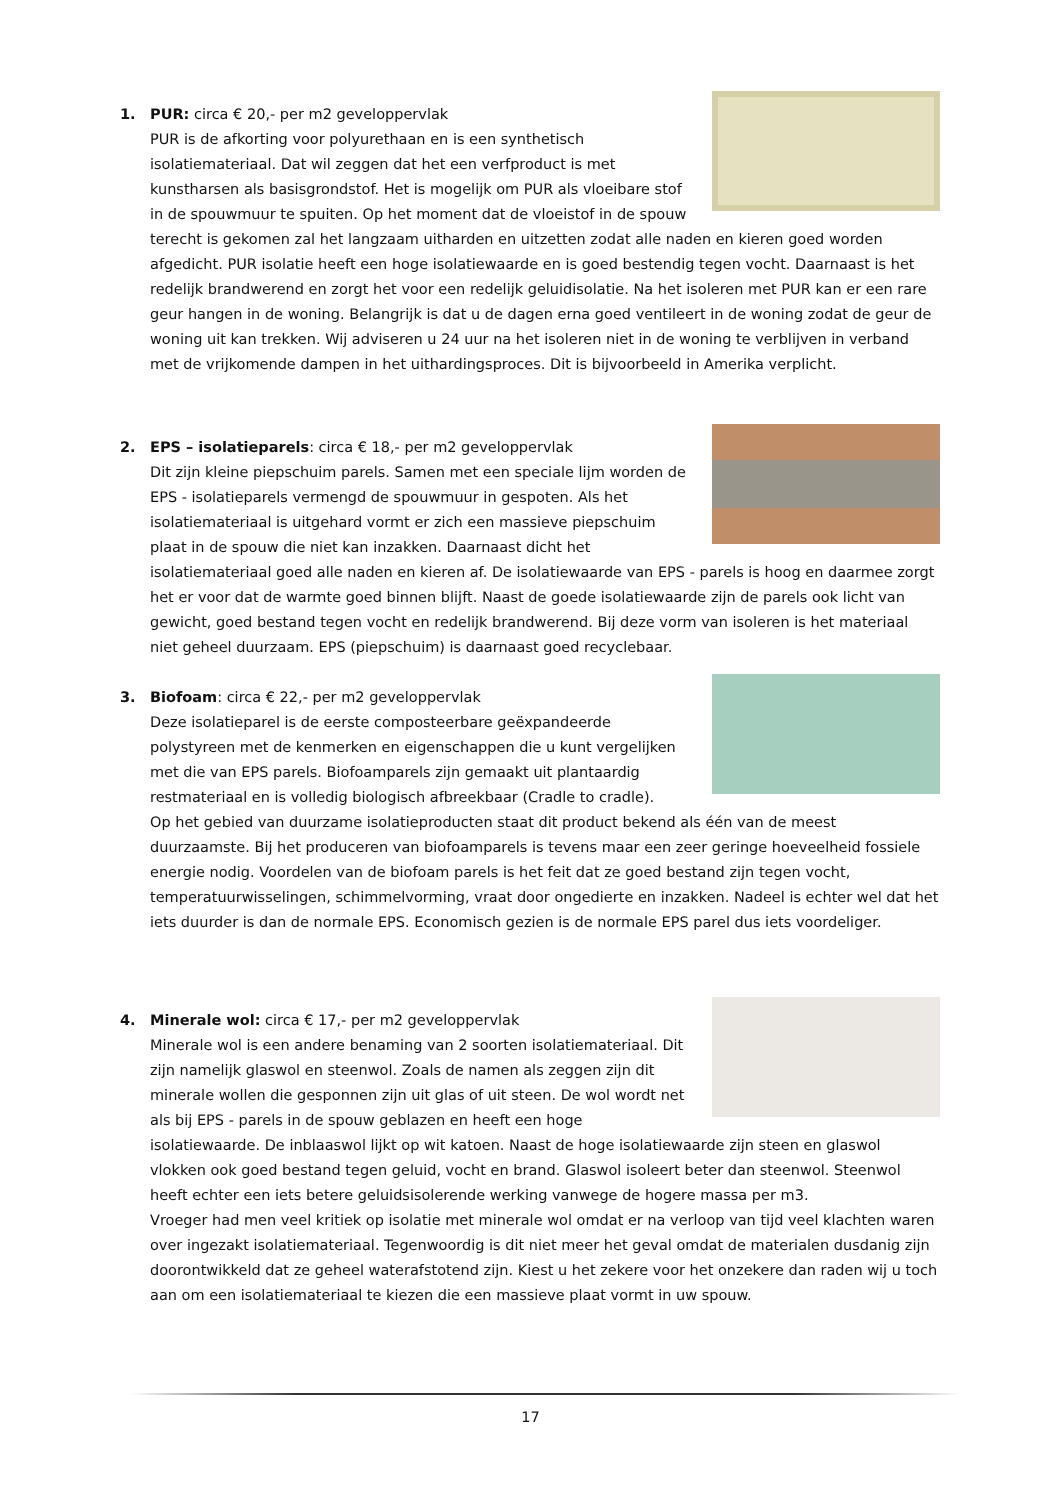1.
PUR: circa € 20,- per m2 geveloppervlak
PUR is de afkorting voor polyurethaan en is een synthetisch isolatiemateriaal. Dat wil zeggen dat het een verfproduct is met kunstharsen als basisgrondstof. Het is mogelijk om PUR als vloeibare stof in de spouwmuur te spuiten. Op het moment dat de vloeistof in de spouw terecht is gekomen zal het langzaam uitharden en uitzetten zodat alle naden en kieren goed worden afgedicht. PUR isolatie heeft een hoge isolatiewaarde en is goed bestendig tegen vocht. Daarnaast is het redelijk brandwerend en zorgt het voor een redelijk geluidisolatie. Na het isoleren met PUR kan er een rare geur hangen in de woning. Belangrijk is dat u de dagen erna goed ventileert in de woning zodat de geur de woning uit kan trekken. Wij adviseren u 24 uur na het isoleren niet in de woning te verblijven in verband met de vrijkomende dampen in het uithardingsproces. Dit is bijvoorbeeld in Amerika verplicht.
2.
EPS – isolatieparels: circa € 18,- per m2 geveloppervlak
Dit zijn kleine piepschuim parels. Samen met een speciale lijm worden de EPS - isolatieparels vermengd de spouwmuur in gespoten. Als het isolatiemateriaal is uitgehard vormt er zich een massieve piepschuim plaat in de spouw die niet kan inzakken. Daarnaast dicht het isolatiemateriaal goed alle naden en kieren af. De isolatiewaarde van EPS - parels is hoog en daarmee zorgt het er voor dat de warmte goed binnen blijft. Naast de goede isolatiewaarde zijn de parels ook licht van gewicht, goed bestand tegen vocht en redelijk brandwerend. Bij deze vorm van isoleren is het materiaal niet geheel duurzaam. EPS (piepschuim) is daarnaast goed recyclebaar.
3.
Biofoam: circa € 22,- per m2 geveloppervlak
Deze isolatieparel is de eerste composteerbare geëxpandeerde polystyreen met de kenmerken en eigenschappen die u kunt vergelijken met die van EPS parels. Biofoamparels zijn gemaakt uit plantaardig restmateriaal en is volledig biologisch afbreekbaar (Cradle to cradle).
Op het gebied van duurzame isolatieproducten staat dit product bekend als één van de meest duurzaamste. Bij het produceren van biofoamparels is tevens maar een zeer geringe hoeveelheid fossiele energie nodig. Voordelen van de biofoam parels is het feit dat ze goed bestand zijn tegen vocht, temperatuurwisselingen, schimmelvorming, vraat door ongedierte en inzakken. Nadeel is echter wel dat het iets duurder is dan de normale EPS. Economisch gezien is de normale EPS parel dus iets voordeliger.
4.
Minerale wol: circa € 17,- per m2 geveloppervlak
Minerale wol is een andere benaming van 2 soorten isolatiemateriaal. Dit zijn namelijk glaswol en steenwol. Zoals de namen als zeggen zijn dit minerale wollen die gesponnen zijn uit glas of uit steen. De wol wordt net als bij EPS - parels in de spouw geblazen en heeft een hoge isolatiewaarde. De inblaaswol lijkt op wit katoen. Naast de hoge isolatiewaarde zijn steen en glaswol vlokken ook goed bestand tegen geluid, vocht en brand. Glaswol isoleert beter dan steenwol. Steenwol heeft echter een iets betere geluidsisolerende werking vanwege de hogere massa per m3.
Vroeger had men veel kritiek op isolatie met minerale wol omdat er na verloop van tijd veel klachten waren over ingezakt isolatiemateriaal. Tegenwoordig is dit niet meer het geval omdat de materialen dusdanig zijn doorontwikkeld dat ze geheel waterafstotend zijn. Kiest u het zekere voor het onzekere dan raden wij u toch aan om een isolatiemateriaal te kiezen die een massieve plaat vormt in uw spouw.
17